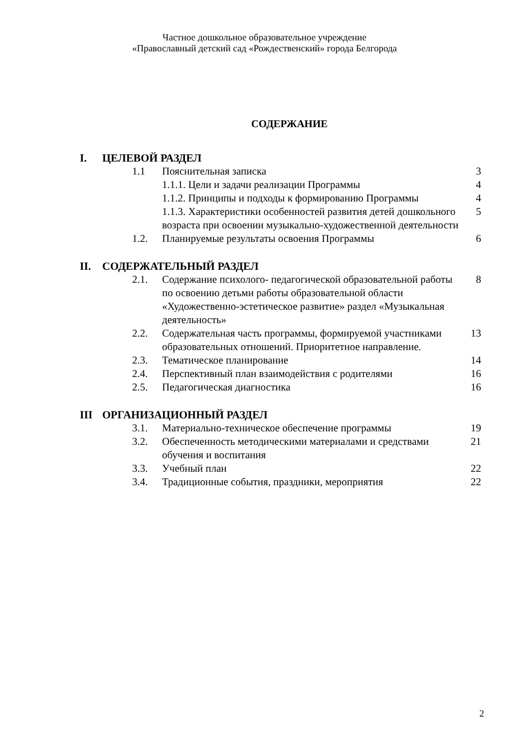Частное дошкольное образовательное учреждение
«Православный детский сад «Рождественский» города Белгорода
СОДЕРЖАНИЕ
| I. | ЦЕЛЕВОЙ РАЗДЕЛ | | |
| | 1.1 | Пояснительная записка | 3 |
| | | 1.1.1. Цели и задачи реализации Программы | 4 |
| | | 1.1.2. Принципы и подходы к формированию Программы | 4 |
| | | 1.1.3. Характеристики особенностей развития детей дошкольного возраста при освоении музыкально-художественной деятельности | 5 |
| | 1.2. | Планируемые результаты освоения Программы | 6 |
| II. | СОДЕРЖАТЕЛЬНЫЙ РАЗДЕЛ | | |
| | 2.1. | Содержание психолого- педагогической образовательной работы по освоению детьми работы образовательной области «Художественно-эстетическое развитие» раздел «Музыкальная деятельность» | 8 |
| | 2.2. | Содержательная часть программы, формируемой участниками образовательных отношений. Приоритетное направление. | 13 |
| | 2.3. | Тематическое планирование | 14 |
| | 2.4. | Перспективный план взаимодействия с родителями | 16 |
| | 2.5. | Педагогическая диагностика | 16 |
| III | ОРГАНИЗАЦИОННЫЙ РАЗДЕЛ | | |
| | 3.1. | Материально-техническое обеспечение программы | 19 |
| | 3.2. | Обеспеченность методическими материалами и средствами обучения и воспитания | 21 |
| | 3.3. | Учебный план | 22 |
| | 3.4. | Традиционные события, праздники, мероприятия | 22 |
2